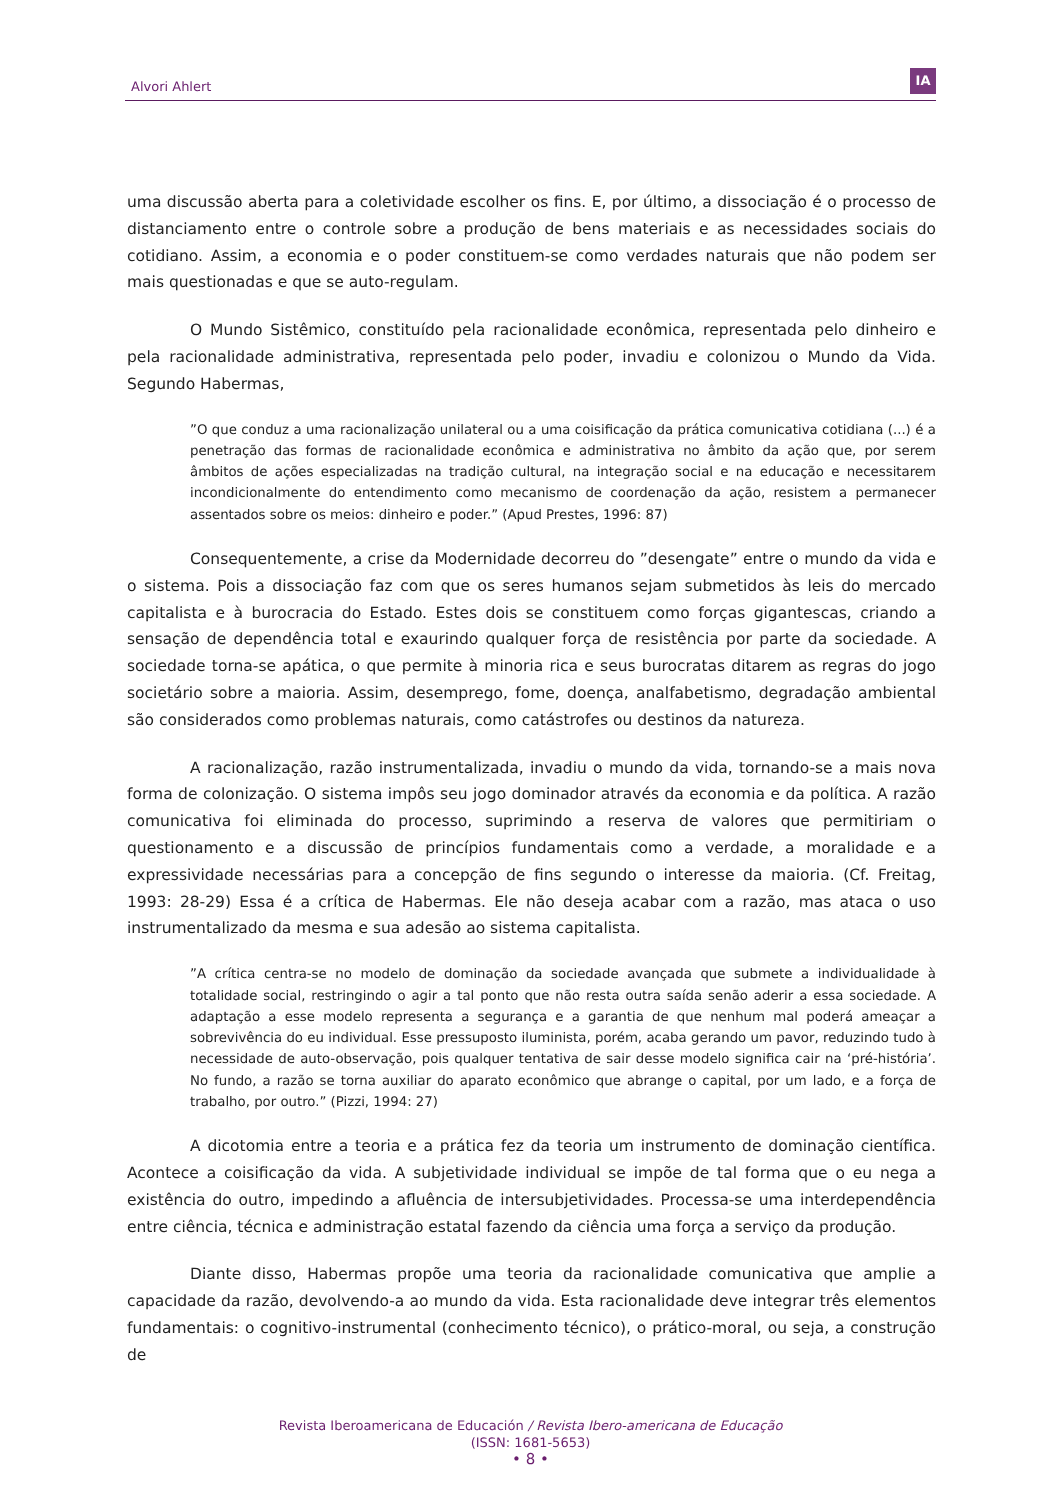Alvori Ahlert
IA
uma discussão aberta para a coletividade escolher os fins. E, por último, a dissociação é o processo de distanciamento entre o controle sobre a produção de bens materiais e as necessidades sociais do cotidiano. Assim, a economia e o poder constituem-se como verdades naturais que não podem ser mais questionadas e que se auto-regulam.
O Mundo Sistêmico, constituído pela racionalidade econômica, representada pelo dinheiro e pela racionalidade administrativa, representada pelo poder, invadiu e colonizou o Mundo da Vida. Segundo Habermas,
”O que conduz a uma racionalização unilateral ou a uma coisificação da prática comunicativa cotidiana (...) é a penetração das formas de racionalidade econômica e administrativa no âmbito da ação que, por serem âmbitos de ações especializadas na tradição cultural, na integração social e na educação e necessitarem incondicionalmente do entendimento como mecanismo de coordenação da ação, resistem a permanecer assentados sobre os meios: dinheiro e poder.” (Apud Prestes, 1996: 87)
Consequentemente, a crise da Modernidade decorreu do ”desengate” entre o mundo da vida e o sistema. Pois a dissociação faz com que os seres humanos sejam submetidos às leis do mercado capitalista e à burocracia do Estado. Estes dois se constituem como forças gigantescas, criando a sensação de dependência total e exaurindo qualquer força de resistência por parte da sociedade. A sociedade torna-se apática, o que permite à minoria rica e seus burocratas ditarem as regras do jogo societário sobre a maioria. Assim, desemprego, fome, doença, analfabetismo, degradação ambiental são considerados como problemas naturais, como catástrofes ou destinos da natureza.
A racionalização, razão instrumentalizada, invadiu o mundo da vida, tornando-se a mais nova forma de colonização. O sistema impôs seu jogo dominador através da economia e da política. A razão comunicativa foi eliminada do processo, suprimindo a reserva de valores que permitiriam o questionamento e a discussão de princípios fundamentais como a verdade, a moralidade e a expressividade necessárias para a concepção de fins segundo o interesse da maioria. (Cf. Freitag, 1993: 28-29) Essa é a crítica de Habermas. Ele não deseja acabar com a razão, mas ataca o uso instrumentalizado da mesma e sua adesão ao sistema capitalista.
”A crítica centra-se no modelo de dominação da sociedade avançada que submete a individualidade à totalidade social, restringindo o agir a tal ponto que não resta outra saída senão aderir a essa sociedade. A adaptação a esse modelo representa a segurança e a garantia de que nenhum mal poderá ameaçar a sobrevivência do eu individual. Esse pressuposto iluminista, porém, acaba gerando um pavor, reduzindo tudo à necessidade de auto-observação, pois qualquer tentativa de sair desse modelo significa cair na ‘pré-história’. No fundo, a razão se torna auxiliar do aparato econômico que abrange o capital, por um lado, e a força de trabalho, por outro.” (Pizzi, 1994: 27)
A dicotomia entre a teoria e a prática fez da teoria um instrumento de dominação científica. Acontece a coisificação da vida. A subjetividade individual se impõe de tal forma que o eu nega a existência do outro, impedindo a afluência de intersubjetividades. Processa-se uma interdependência entre ciência, técnica e administração estatal fazendo da ciência uma força a serviço da produção.
Diante disso, Habermas propõe uma teoria da racionalidade comunicativa que amplie a capacidade da razão, devolvendo-a ao mundo da vida. Esta racionalidade deve integrar três elementos fundamentais: o cognitivo-instrumental (conhecimento técnico), o prático-moral, ou seja, a construção de
Revista Iberoamericana de Educación / Revista Ibero-americana de Educação
(ISSN: 1681-5653)
• 8 •